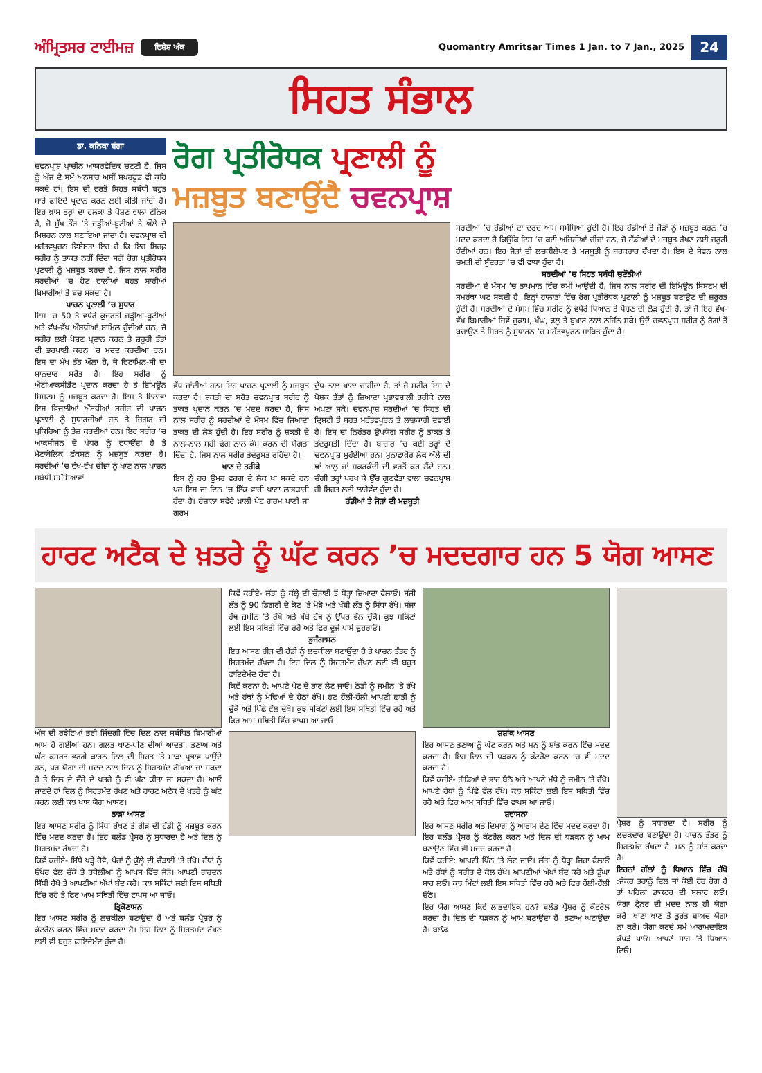ਅੰਮ੍ਰਿਤਸਰ ਟਾਈਮਜ਼ ਵਿਸ਼ੇਸ਼ ਅੰਕ Quomantry Amritsar Times 1 Jan. to 7 Jan., 2025 24
ਸਿਹਤ ਸੰਭਾਲ
ਡਾ. ਕਨਿਕਾ ਬੱਗਾ
ਚਵਨਪ੍ਰਾਸ਼ ਪ੍ਰਾਚੀਨ ਆਯੁਰਵੇਦਿਕ ਚਟਣੀ ਹੈ, ਜਿਸ ਨੂੰ ਅੱਜ ਦੇ ਸਮੇਂ ਅਨੁਸਾਰ ਅਸੀਂ ਸੁਪਰਫੂਡ ਵੀ ਕਹਿ ਸਕਦੇ ਹਾਂ। ਇਸ ਦੀ ਵਰਤੋਂ ਸਿਹਤ ਸਬੰਧੀ ਬਹੁਤ ਸਾਰੇ ਫ਼ਾਇਦੇ ਪ੍ਰਦਾਨ ਕਰਨ ਲਈ ਕੀਤੀ ਜਾਂਦੀ ਹੈ। ਇਹ ਖ਼ਾਸ ਤਰ੍ਹਾਂ ਦਾ ਹਲਕਾ ਤੇ ਪੋਸ਼ਣ ਵਾਲਾ ਟੌਨਿਕ ਹੈ, ਜੋ ਮੁੱਖ ਤੌਰ ’ਤੇ ਜੜ੍ਹੀਆਂ-ਬੂਟੀਆਂ ਤੇ ਔਲੇ ਦੇ ਮਿਸ਼ਰਨ ਨਾਲ ਬਣਾਇਆ ਜਾਂਦਾ ਹੈ। ਚਵਨਪ੍ਰਾਸ਼ ਦੀ ਮਹੱਤਵਪੂਰਨ ਵਿਸ਼ੇਸ਼ਤਾ ਇਹ ਹੈ ਕਿ ਇਹ ਸਿਰਫ਼ ਸਰੀਰ ਨੂੰ ਤਾਕਤ ਨਹੀਂ ਦਿੰਦਾ ਸਗੋਂ ਰੋਗ ਪ੍ਰਤੀਰੋਧਕ ਪ੍ਰਣਾਲੀ ਨੂੰ ਮਜ਼ਬੂਤ ਕਰਦਾ ਹੈ, ਜਿਸ ਨਾਲ ਸਰੀਰ ਸਰਦੀਆਂ ’ਚ ਹੋਣ ਵਾਲੀਆਂ ਬਹੁਤ ਸਾਰੀਆਂ ਬਿਮਾਰੀਆਂ ਤੋਂ ਬਚ ਸਕਦਾ ਹੈ।
ਪਾਚਨ ਪ੍ਰਣਾਲੀ ’ਚ ਸੁਧਾਰ
ਇਸ ’ਚ 50 ਤੋਂ ਵਧੇਰੇ ਕੁਦਰਤੀ ਜੜ੍ਹੀਆਂ-ਬੂਟੀਆਂ ਅਤੇ ਵੱਖ-ਵੱਖ ਔਸ਼ਧੀਆਂ ਸ਼ਾਮਿਲ ਹੁੰਦੀਆਂ ਹਨ, ਜੋ ਸਰੀਰ ਲਈ ਪੋਸ਼ਣ ਪ੍ਰਦਾਨ ਕਰਨ ਤੇ ਜ਼ਰੂਰੀ ਤੱਤਾਂ ਦੀ ਭਰਪਾਈ ਕਰਨ ’ਚ ਮਦਦ ਕਰਦੀਆਂ ਹਨ। ਇਸ ਦਾ ਮੁੱਖ ਤੱਤ ਔਲਾ ਹੈ, ਜੋ ਵਿਟਾਮਿਨ-ਸੀ ਦਾ ਸ਼ਾਨਦਾਰ ਸਰੋਤ ਹੈ। ਇਹ ਸਰੀਰ ਨੂੰ ਐਂਟੀਆਕਸੀਡੈਂਟ ਪ੍ਰਦਾਨ ਕਰਦਾ ਹੈ ਤੇ ਇਮਿਊਨ ਸਿਸਟਮ ਨੂੰ ਮਜ਼ਬੂਤ ਕਰਦਾ ਹੈ। ਇਸ ਤੋਂ ਇਲਾਵਾ ਇਸ ਵਿਚਲੀਆਂ ਔਸ਼ਧੀਆਂ ਸਰੀਰ ਦੀ ਪਾਚਨ ਪ੍ਰਣਾਲੀ ਨੂੰ ਸੁਧਾਰਦੀਆਂ ਹਨ ਤੇ ਜਿਗਰ ਦੀ ਪ੍ਰਕਿਰਿਆ ਨੂੰ ਤੇਜ਼ ਕਰਦੀਆਂ ਹਨ। ਇਹ ਸਰੀਰ ’ਚ ਆਕਸੀਜਨ ਦੇ ਪੱਧਰ ਨੂੰ ਵਧਾਉਂਦਾ ਹੈ ਤੇ ਮੈਟਾਬੋਲਿਕ ਫ਼ੰਕਸ਼ਨ ਨੂੰ ਮਜ਼ਬੂਤ ਕਰਦਾ ਹੈ। ਸਰਦੀਆਂ ’ਚ ਵੱਖ-ਵੱਖ ਚੀਜ਼ਾਂ ਨੂੰ ਖਾਣ ਨਾਲ ਪਾਚਨ ਸਬੰਧੀ ਸਮੱਸਿਆਵਾਂ
ਰੋਗ ਪ੍ਰਤੀਰੋਧਕ ਪ੍ਰਣਾਲੀ ਨੂੰ
ਮਜ਼ਬੂਤ ਬਣਾਉਂਦੈ ਚਵਨਪ੍ਰਾਸ਼
ਵੱਧ ਜਾਂਦੀਆਂ ਹਨ। ਇਹ ਪਾਚਨ ਪ੍ਰਣਾਲੀ ਨੂੰ ਮਜ਼ਬੂਤ ਕਰਦਾ ਹੈ। ਸ਼ਕਤੀ ਦਾ ਸਰੋਤ ਚਵਨਪ੍ਰਾਸ਼ ਸਰੀਰ ਨੂੰ ਤਾਕਤ ਪ੍ਰਦਾਨ ਕਰਨ ’ਚ ਮਦਦ ਕਰਦਾ ਹੈ, ਜਿਸ ਨਾਲ ਸਰੀਰ ਨੂੰ ਸਰਦੀਆਂ ਦੇ ਮੌਸਮ ਵਿੱਚ ਜ਼ਿਆਦਾ ਤਾਕਤ ਦੀ ਲੋੜ ਹੁੰਦੀ ਹੈ। ਇਹ ਸਰੀਰ ਨੂੰ ਸ਼ਕਤੀ ਦੇ ਨਾਲ-ਨਾਲ ਸਹੀ ਢੰਗ ਨਾਲ ਕੰਮ ਕਰਨ ਦੀ ਯੋਗਤਾ ਦਿੰਦਾ ਹੈ, ਜਿਸ ਨਾਲ ਸਰੀਰ ਤੰਦਰੁਸਤ ਰਹਿੰਦਾ ਹੈ।
ਖਾਣ ਦੇ ਤਰੀਕੇ
ਇਸ ਨੂੰ ਹਰ ਉਮਰ ਵਰਗ ਦੇ ਲੋਕ ਖਾ ਸਕਦੇ ਹਨ ਪਰ ਇਸ ਦਾ ਦਿਨ ’ਚ ਇੱਕ ਵਾਰੀ ਖਾਣਾ ਲਾਭਕਾਰੀ ਹੁੰਦਾ ਹੈ। ਰੋਜ਼ਾਨਾ ਸਵੇਰੇ ਖ਼ਾਲੀ ਪੇਟ ਗਰਮ ਪਾਣੀ ਜਾਂ ਗਰਮ
ਦੁੱਧ ਨਾਲ ਖਾਣਾ ਚਾਹੀਦਾ ਹੈ, ਤਾਂ ਜੋ ਸਰੀਰ ਇਸ ਦੇ ਪੋਸ਼ਕ ਤੱਤਾਂ ਨੂੰ ਜ਼ਿਆਦਾ ਪ੍ਰਭਾਵਸ਼ਾਲੀ ਤਰੀਕੇ ਨਾਲ ਅਪਣਾ ਸਕੇ। ਚਵਨਪ੍ਰਾਸ਼ ਸਰਦੀਆਂ ’ਚ ਸਿਹਤ ਦੀ ਦ੍ਰਿਸ਼ਟੀ ਤੋਂ ਬਹੁਤ ਮਹੱਤਵਪੂਰਨ ਤੇ ਲਾਭਕਾਰੀ ਦਵਾਈ ਹੈ। ਇਸ ਦਾ ਨਿਰੰਤਰ ਉਪਯੋਗ ਸਰੀਰ ਨੂੰ ਤਾਕਤ ਤੇ ਤੰਦਰੁਸਤੀ ਦਿੰਦਾ ਹੈ। ਬਾਜ਼ਾਰ ’ਚ ਕਈ ਤਰ੍ਹਾਂ ਦੇ ਚਵਨਪ੍ਰਾਸ਼ ਮੁਹੱਈਆ ਹਨ। ਮੁਨਾਫ਼ਾਖ਼ੋਰ ਲੋਕ ਔਲੇ ਦੀ ਥਾਂ ਆਲੂ ਜਾਂ ਸ਼ਕਰਕੰਦੀ ਦੀ ਵਰਤੋਂ ਕਰ ਲੈਂਦੇ ਹਨ। ਚੰਗੀ ਤਰ੍ਹਾਂ ਪਰਖ ਕੇ ਉੱਚ ਗੁਣਵੱਤਾ ਵਾਲਾ ਚਵਨਪ੍ਰਾਸ਼ ਹੀ ਸਿਹਤ ਲਈ ਲਾਹੇਵੰਦ ਹੁੰਦਾ ਹੈ।
ਹੱਡੀਆਂ ਤੇ ਜੋੜਾਂ ਦੀ ਮਜ਼ਬੂਤੀ
ਸਰਦੀਆਂ ’ਚ ਹੱਡੀਆਂ ਦਾ ਦਰਦ ਆਮ ਸਮੱਸਿਆ ਹੁੰਦੀ ਹੈ। ਇਹ ਹੱਡੀਆਂ ਤੇ ਜੋੜਾਂ ਨੂੰ ਮਜ਼ਬੂਤ ਕਰਨ ’ਚ ਮਦਦ ਕਰਦਾ ਹੈ ਕਿਉਂਕਿ ਇਸ ’ਚ ਕਈ ਅਜਿਹੀਆਂ ਚੀਜ਼ਾਂ ਹਨ, ਜੋ ਹੱਡੀਆਂ ਦੇ ਮਜ਼ਬੂਤ ਰੱਖਣ ਲਈ ਜ਼ਰੂਰੀ ਹੁੰਦੀਆਂ ਹਨ। ਇਹ ਜੋੜਾਂ ਦੀ ਲਚਕੀਲੇਪਣ ਤੇ ਮਜ਼ਬੂਤੀ ਨੂੰ ਬਰਕਰਾਰ ਰੱਖਦਾ ਹੈ। ਇਸ ਦੇ ਸੇਵਨ ਨਾਲ ਚਮੜੀ ਦੀ ਸੁੰਦਰਤਾ ’ਚ ਵੀ ਵਾਧਾ ਹੁੰਦਾ ਹੈ।
ਸਰਦੀਆਂ ’ਚ ਸਿਹਤ ਸਬੰਧੀ ਚੁਣੌਤੀਆਂ
ਸਰਦੀਆਂ ਦੇ ਮੌਸਮ ’ਚ ਤਾਪਮਾਨ ਵਿੱਚ ਕਮੀ ਆਉਂਦੀ ਹੈ, ਜਿਸ ਨਾਲ ਸਰੀਰ ਦੀ ਇਮਿਊਨ ਸਿਸਟਮ ਦੀ ਸਮਰੱਥਾ ਘਟ ਸਕਦੀ ਹੈ। ਇਨ੍ਹਾਂ ਹਾਲਾਤਾਂ ਵਿੱਚ ਰੋਗ ਪ੍ਰਤੀਰੋਧਕ ਪ੍ਰਣਾਲੀ ਨੂੰ ਮਜ਼ਬੂਤ ਬਣਾਉਣ ਦੀ ਜ਼ਰੂਰਤ ਹੁੰਦੀ ਹੈ। ਸਰਦੀਆਂ ਦੇ ਮੌਸਮ ਵਿੱਚ ਸਰੀਰ ਨੂੰ ਵਧੇਰੇ ਧਿਆਨ ਤੇ ਪੋਸ਼ਣ ਦੀ ਲੋੜ ਹੁੰਦੀ ਹੈ, ਤਾਂ ਜੋ ਇਹ ਵੱਖ-ਵੱਖ ਬਿਮਾਰੀਆਂ ਜਿਵੇਂ ਜ਼ੁਕਾਮ, ਖੰਘ, ਫ਼ਲੂ ਤੇ ਬੁਖ਼ਾਰ ਨਾਲ ਨਜਿੱਠ ਸਕੇ। ਉਦੋਂ ਚਵਨਪ੍ਰਾਸ਼ ਸਰੀਰ ਨੂੰ ਰੋਗਾਂ ਤੋਂ ਬਚਾਉਣ ਤੇ ਸਿਹਤ ਨੂੰ ਸੁਧਾਰਨ ’ਚ ਮਹੱਤਵਪੂਰਨ ਸਾਬਿਤ ਹੁੰਦਾ ਹੈ।
ਹਾਰਟ ਅਟੈਕ ਦੇ ਖ਼ਤਰੇ ਨੂੰ ਘੱਟ ਕਰਨ ’ਚ ਮਦਦਗਾਰ ਹਨ 5 ਯੋਗ ਆਸਣ
ਅੱਜ ਦੀ ਰੁਝੇਵਿਆਂ ਭਰੀ ਜ਼ਿੰਦਗੀ ਵਿੱਚ ਦਿਲ ਨਾਲ ਸਬੰਧਿਤ ਬਿਮਾਰੀਆਂ ਆਮ ਹੋ ਗਈਆਂ ਹਨ। ਗਲਤ ਖਾਣ-ਪੀਣ ਦੀਆਂ ਆਦਤਾਂ, ਤਣਾਅ ਅਤੇ ਘੱਟ ਕਸਰਤ ਵਰਗੇ ਕਾਰਨ ਦਿਲ ਦੀ ਸਿਹਤ ’ਤੇ ਮਾੜਾ ਪ੍ਰਭਾਵ ਪਾਉਂਦੇ ਹਨ, ਪਰ ਯੋਗਾ ਦੀ ਮਦਦ ਨਾਲ ਦਿਲ ਨੂੰ ਸਿਹਤਮੰਦ ਰੱਖਿਆ ਜਾ ਸਕਦਾ ਹੈ ਤੇ ਦਿਲ ਦੇ ਦੌਰੇ ਦੇ ਖ਼ਤਰੇ ਨੂੰ ਵੀ ਘੱਟ ਕੀਤਾ ਜਾ ਸਕਦਾ ਹੈ। ਆਓ ਜਾਣਦੇ ਹਾਂ ਦਿਲ ਨੂੰ ਸਿਹਤਮੰਦ ਰੱਖਣ ਅਤੇ ਹਾਰਟ ਅਟੈਕ ਦੇ ਖਤਰੇ ਨੂੰ ਘੱਟ ਕਰਨ ਲਈ ਕੁਝ ਖਾਸ ਯੋਗ ਆਸਣ।
ਤਾੜਾ ਆਸਣ
ਇਹ ਆਸਣ ਸਰੀਰ ਨੂੰ ਸਿੱਧਾ ਰੱਖਣ ਤੇ ਰੀੜ ਦੀ ਹੱਡੀ ਨੂੰ ਮਜ਼ਬੂਤ ਕਰਨ ਵਿੱਚ ਮਦਦ ਕਰਦਾ ਹੈ। ਇਹ ਬਲੱਡ ਪ੍ਰੈਸ਼ਰ ਨੂੰ ਸੁਧਾਰਦਾ ਹੈ ਅਤੇ ਦਿਲ ਨੂੰ ਸਿਹਤਮੰਦ ਰੱਖਦਾ ਹੈ।
ਕਿਵੇਂ ਕਰੀਏ- ਸਿੱਧੇ ਖੜ੍ਹੇ ਹੋਵੋ, ਪੈਰਾਂ ਨੂੰ ਕੁੱਲ੍ਹੇ ਦੀ ਚੌੜਾਈ ’ਤੇ ਰੱਖੋ। ਹੱਥਾਂ ਨੂੰ ਉੱਪਰ ਵੱਲ ਚੁੱਕੋ ਤੇ ਹਥੇਲੀਆਂ ਨੂੰ ਆਪਸ ਵਿੱਚ ਜੋੜੋ। ਆਪਣੀ ਗਰਦਨ ਸਿੱਧੀ ਰੱਖੋ ਤੇ ਆਪਣੀਆਂ ਅੱਖਾਂ ਬੰਦ ਕਰੋ। ਕੁਝ ਸਕਿੰਟਾਂ ਲਈ ਇਸ ਸਥਿਤੀ ਵਿੱਚ ਰਹੋ ਤੇ ਫਿਰ ਆਮ ਸਥਿਤੀ ਵਿੱਚ ਵਾਪਸ ਆ ਜਾਓ।
ਤ੍ਰਿਕੋਣਾਸਨ
ਇਹ ਆਸਣ ਸਰੀਰ ਨੂੰ ਲਚਕੀਲਾ ਬਣਾਉਂਦਾ ਹੈ ਅਤੇ ਬਲੱਡ ਪ੍ਰੈਸ਼ਰ ਨੂੰ ਕੰਟਰੋਲ ਕਰਨ ਵਿੱਚ ਮਦਦ ਕਰਦਾ ਹੈ। ਇਹ ਦਿਲ ਨੂੰ ਸਿਹਤਮੰਦ ਰੱਖਣ ਲਈ ਵੀ ਬਹੁਤ ਫਾਇਦੇਮੰਦ ਹੁੰਦਾ ਹੈ।
ਕਿਵੇਂ ਕਰੀਏ- ਲੱਤਾਂ ਨੂੰ ਕੁੱਲ੍ਹੇ ਦੀ ਚੌੜਾਈ ਤੋਂ ਥੋੜ੍ਹਾ ਜ਼ਿਆਦਾ ਫੈਲਾਓ। ਸੱਜੀ ਲੱਤ ਨੂੰ 90 ਡਿਗਰੀ ਦੇ ਕੋਣ ’ਤੇ ਮੋੜੋ ਅਤੇ ਖੱਬੀ ਲੱਤ ਨੂੰ ਸਿੱਧਾ ਰੱਖੋ। ਸੱਜਾ ਹੱਥ ਜ਼ਮੀਨ ’ਤੇ ਰੱਖੋ ਅਤੇ ਖੱਬੇ ਹੱਥ ਨੂੰ ਉੱਪਰ ਵੱਲ ਚੁੱਕੋ। ਕੁਝ ਸਕਿੰਟਾਂ ਲਈ ਇਸ ਸਥਿਤੀ ਵਿੱਚ ਰਹੋ ਅਤੇ ਫਿਰ ਦੂਜੇ ਪਾਸੇ ਦੁਹਰਾਓ।
ਭੁਜੰਗਾਸਨ
ਇਹ ਆਸਣ ਰੀੜ ਦੀ ਹੱਡੀ ਨੂੰ ਲਚਕੀਲਾ ਬਣਾਉਂਦਾ ਹੈ ਤੇ ਪਾਚਨ ਤੰਤਰ ਨੂੰ ਸਿਹਤਮੰਦ ਰੱਖਦਾ ਹੈ। ਇਹ ਦਿਲ ਨੂੰ ਸਿਹਤਮੰਦ ਰੱਖਣ ਲਈ ਵੀ ਬਹੁਤ ਫਾਇਦੇਮੰਦ ਹੁੰਦਾ ਹੈ।
ਕਿਵੇਂ ਕਰਨਾ ਹੈ: ਆਪਣੇ ਪੇਟ ਦੇ ਭਾਰ ਲੇਟ ਜਾਓ। ਠੋਡੀ ਨੂੰ ਜ਼ਮੀਨ ’ਤੇ ਰੱਖੋ ਅਤੇ ਹੱਥਾਂ ਨੂੰ ਮੋਢਿਆਂ ਦੇ ਹੇਠਾਂ ਰੱਖੋ। ਹੁਣ ਹੌਲੀ-ਹੌਲੀ ਆਪਣੀ ਛਾਤੀ ਨੂੰ ਚੁੱਕੋ ਅਤੇ ਪਿੱਛੇ ਵੱਲ ਦੇਖੋ। ਕੁਝ ਸਕਿੰਟਾਂ ਲਈ ਇਸ ਸਥਿਤੀ ਵਿੱਚ ਰਹੋ ਅਤੇ ਫਿਰ ਆਮ ਸਥਿਤੀ ਵਿੱਚ ਵਾਪਸ ਆ ਜਾਓ।
ਸ਼ਸ਼ਾਂਕ ਆਸਣ
ਇਹ ਆਸਣ ਤਣਾਅ ਨੂੰ ਘੱਟ ਕਰਨ ਅਤੇ ਮਨ ਨੂੰ ਸ਼ਾਂਤ ਕਰਨ ਵਿੱਚ ਮਦਦ ਕਰਦਾ ਹੈ। ਇਹ ਦਿਲ ਦੀ ਧੜਕਨ ਨੂੰ ਕੰਟਰੋਲ ਕਰਨ ’ਚ ਵੀ ਮਦਦ ਕਰਦਾ ਹੈ।
ਕਿਵੇਂ ਕਰੀਏ- ਗੋਡਿਆਂ ਦੇ ਭਾਰ ਬੈਠੋ ਅਤੇ ਆਪਣੇ ਮੱਥੇ ਨੂੰ ਜ਼ਮੀਨ ’ਤੇ ਰੱਖੋ। ਆਪਣੇ ਹੱਥਾਂ ਨੂੰ ਪਿੱਛੇ ਵੱਲ ਰੱਖੋ। ਕੁਝ ਸਕਿੰਟਾਂ ਲਈ ਇਸ ਸਥਿਤੀ ਵਿੱਚ ਰਹੋ ਅਤੇ ਫਿਰ ਆਮ ਸਥਿਤੀ ਵਿੱਚ ਵਾਪਸ ਆ ਜਾਓ।
ਸ਼ਵਾਸਨਾ
ਇਹ ਆਸਣ ਸਰੀਰ ਅਤੇ ਦਿਮਾਗ ਨੂੰ ਆਰਾਮ ਦੇਣ ਵਿੱਚ ਮਦਦ ਕਰਦਾ ਹੈ। ਇਹ ਬਲੱਡ ਪ੍ਰੈਸ਼ਰ ਨੂੰ ਕੰਟਰੋਲ ਕਰਨ ਅਤੇ ਦਿਲ ਦੀ ਧੜਕਨ ਨੂੰ ਆਮ ਬਣਾਉਣ ਵਿੱਚ ਵੀ ਮਦਦ ਕਰਦਾ ਹੈ।
ਕਿਵੇਂ ਕਰੀਏ: ਆਪਣੀ ਪਿੱਠ ’ਤੇ ਲੇਟ ਜਾਓ। ਲੱਤਾਂ ਨੂੰ ਥੋੜ੍ਹਾ ਜਿਹਾ ਫੈਲਾਓ ਅਤੇ ਹੱਥਾਂ ਨੂੰ ਸਰੀਰ ਦੇ ਕੋਲ ਰੱਖੋ। ਆਪਣੀਆਂ ਅੱਖਾਂ ਬੰਦ ਕਰੋ ਅਤੇ ਡੂੰਘਾ ਸਾਹ ਲਓ। ਕੁਝ ਮਿੰਟਾਂ ਲਈ ਇਸ ਸਥਿਤੀ ਵਿੱਚ ਰਹੋ ਅਤੇ ਫਿਰ ਹੌਲੀ-ਹੌਲੀ ਉੱਠੋ।
ਇਹ ਯੋਗ ਆਸਣ ਕਿਵੇਂ ਲਾਭਦਾਇਕ ਹਨ? ਬਲੱਡ ਪ੍ਰੈਸ਼ਰ ਨੂੰ ਕੰਟਰੋਲ ਕਰਦਾ ਹੈ। ਦਿਲ ਦੀ ਧੜਕਨ ਨੂੰ ਆਮ ਬਣਾਉਂਦਾ ਹੈ। ਤਣਾਅ ਘਟਾਉਂਦਾ ਹੈ। ਬਲੱਡ
ਪ੍ਰੈਸ਼ਰ ਨੂੰ ਸੁਧਾਰਦਾ ਹੈ। ਸਰੀਰ ਨੂੰ ਲਚਕਦਾਰ ਬਣਾਉਂਦਾ ਹੈ। ਪਾਚਨ ਤੰਤਰ ਨੂੰ ਸਿਹਤਮੰਦ ਰੱਖਦਾ ਹੈ। ਮਨ ਨੂੰ ਸ਼ਾਂਤ ਕਰਦਾ ਹੈ।
ਇਹਨਾਂ ਗੱਲਾਂ ਨੂੰ ਧਿਆਨ ਵਿੱਚ ਰੱਖੋ :ਜੇਕਰ ਤੁਹਾਨੂੰ ਦਿਲ ਜਾਂ ਕੋਈ ਹੋਰ ਰੋਗ ਹੈ ਤਾਂ ਪਹਿਲਾਂ ਡਾਕਟਰ ਦੀ ਸਲਾਹ ਲਓ। ਯੋਗਾ ਟ੍ਰੇਨਰ ਦੀ ਮਦਦ ਨਾਲ ਹੀ ਯੋਗਾ ਕਰੋ। ਖਾਣਾ ਖਾਣ ਤੋਂ ਤੁਰੰਤ ਬਾਅਦ ਯੋਗਾ ਨਾ ਕਰੋ। ਯੋਗਾ ਕਰਦੇ ਸਮੇਂ ਆਰਾਮਦਾਇਕ ਕੱਪੜੇ ਪਾਓ। ਆਪਣੇ ਸਾਹ ’ਤੇ ਧਿਆਨ ਦਿਓ।